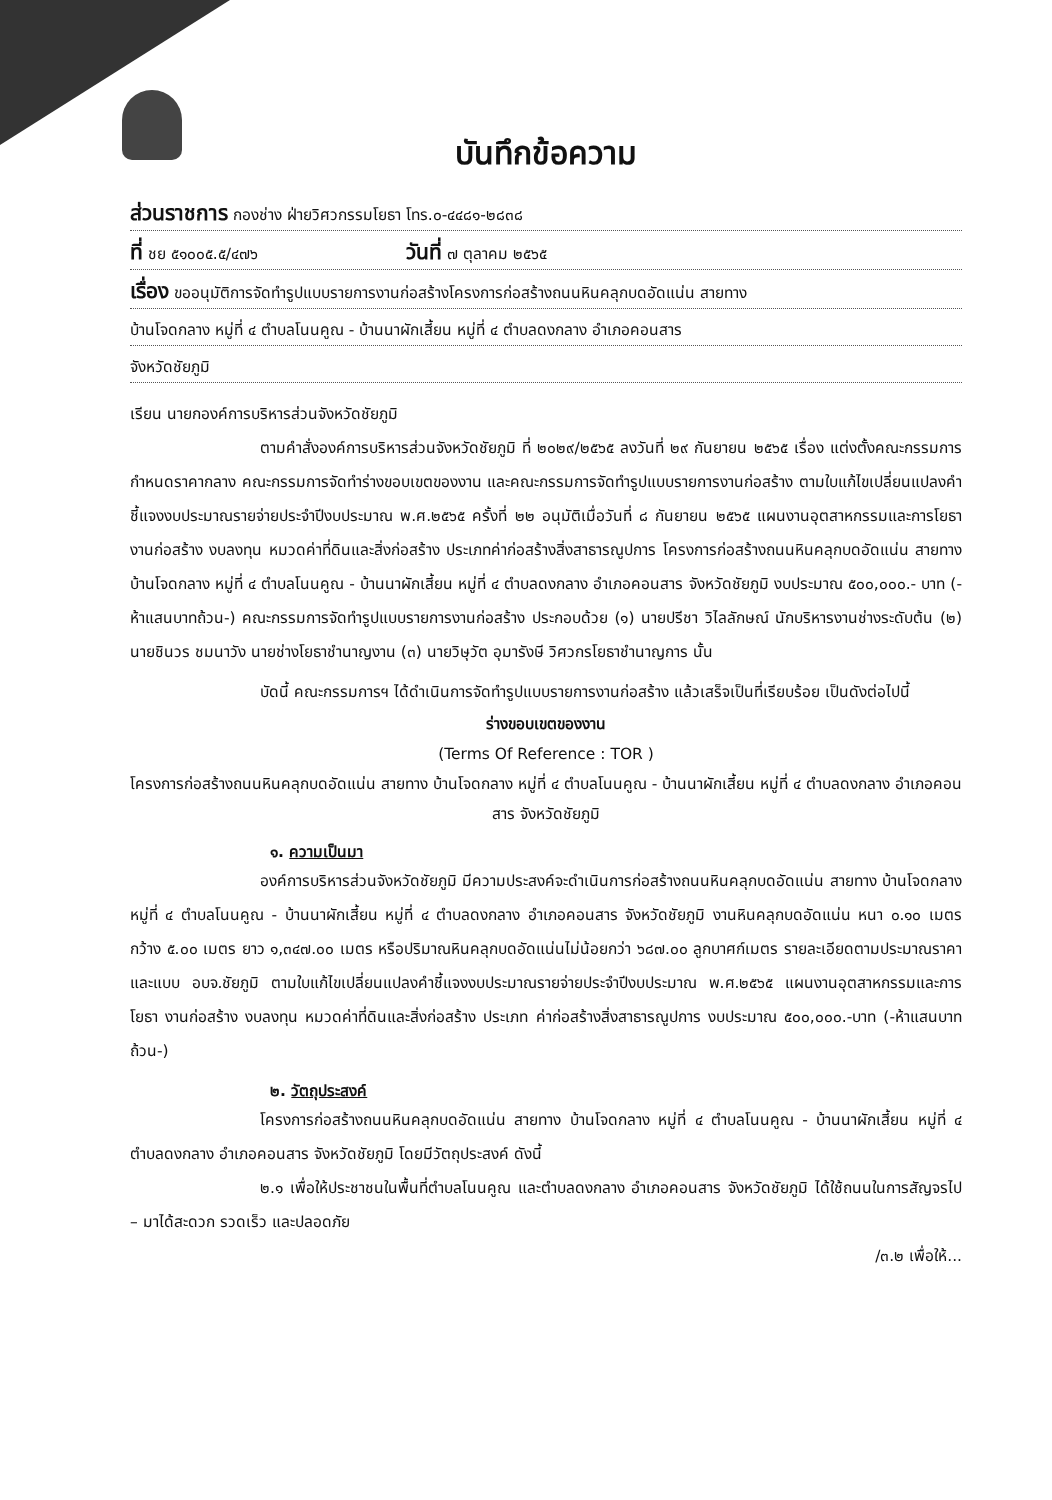บันทึกข้อความ
ส่วนราชการ กองช่าง ฝ่ายวิศวกรรมโยธา โทร.๐-๔๔๘๑-๒๘๓๘
ที่ ชย ๕๑๐๐๕.๕/๔๗๖ วันที่ ๗ ตุลาคม ๒๕๖๕
เรื่อง ขออนุมัติการจัดทำรูปแบบรายการงานก่อสร้างโครงการก่อสร้างถนนหินคลุกบดอัดแน่น สายทาง
บ้านโจดกลาง หมู่ที่ ๔ ตำบลโนนคูณ - บ้านนาผักเสี้ยน หมู่ที่ ๔ ตำบลดงกลาง อำเภอคอนสาร
จังหวัดชัยภูมิ
เรียน นายกองค์การบริหารส่วนจังหวัดชัยภูมิ
ตามคำสั่งองค์การบริหารส่วนจังหวัดชัยภูมิ ที่ ๒๐๒๙/๒๕๖๕ ลงวันที่ ๒๙ กันยายน ๒๕๖๕ เรื่อง แต่งตั้งคณะกรรมการกำหนดราคากลาง คณะกรรมการจัดทำร่างขอบเขตของงาน และคณะกรรมการจัดทำรูปแบบรายการงานก่อสร้าง ตามใบแก้ไขเปลี่ยนแปลงคำชี้แจงงบประมาณรายจ่ายประจำปีงบประมาณ พ.ศ.๒๕๖๕ ครั้งที่ ๒๒ อนุมัติเมื่อวันที่ ๘ กันยายน ๒๕๖๕ แผนงานอุตสาหกรรมและการโยธา งานก่อสร้าง งบลงทุน หมวดค่าที่ดินและสิ่งก่อสร้าง ประเภทค่าก่อสร้างสิ่งสาธารณูปการ โครงการก่อสร้างถนนหินคลุกบดอัดแน่น สายทาง บ้านโจดกลาง หมู่ที่ ๔ ตำบลโนนคูณ - บ้านนาผักเสี้ยน หมู่ที่ ๔ ตำบลดงกลาง อำเภอคอนสาร จังหวัดชัยภูมิ งบประมาณ ๕๐๐,๐๐๐.- บาท (-ห้าแสนบาทถ้วน-) คณะกรรมการจัดทำรูปแบบรายการงานก่อสร้าง ประกอบด้วย (๑) นายปรีชา วิไลลักษณ์ นักบริหารงานช่างระดับต้น (๒) นายชินวร ชมนาวัง นายช่างโยธาชำนาญงาน (๓) นายวิษุวัต อุมารังษี วิศวกรโยธาชำนาญการ นั้น
บัดนี้ คณะกรรมการฯ ได้ดำเนินการจัดทำรูปแบบรายการงานก่อสร้าง แล้วเสร็จเป็นที่เรียบร้อย เป็นดังต่อไปนี้
ร่างขอบเขตของงาน
(Terms Of Reference : TOR )
โครงการก่อสร้างถนนหินคลุกบดอัดแน่น สายทาง บ้านโจดกลาง หมู่ที่ ๔ ตำบลโนนคูณ - บ้านนาผักเสี้ยน หมู่ที่ ๔ ตำบลดงกลาง อำเภอคอนสาร จังหวัดชัยภูมิ
๑. ความเป็นมา
องค์การบริหารส่วนจังหวัดชัยภูมิ มีความประสงค์จะดำเนินการก่อสร้างถนนหินคลุกบดอัดแน่น สายทาง บ้านโจดกลาง หมู่ที่ ๔ ตำบลโนนคูณ - บ้านนาผักเสี้ยน หมู่ที่ ๔ ตำบลดงกลาง อำเภอคอนสาร จังหวัดชัยภูมิ งานหินคลุกบดอัดแน่น หนา ๐.๑๐ เมตร กว้าง ๕.๐๐ เมตร ยาว ๑,๓๔๗.๐๐ เมตร หรือปริมาณหินคลุกบดอัดแน่นไม่น้อยกว่า ๖๘๗.๐๐ ลูกบาศก์เมตร รายละเอียดตามประมาณราคาและแบบ อบจ.ชัยภูมิ ตามใบแก้ไขเปลี่ยนแปลงคำชี้แจงงบประมาณรายจ่ายประจำปีงบประมาณ พ.ศ.๒๕๖๕ แผนงานอุตสาหกรรมและการโยธา งานก่อสร้าง งบลงทุน หมวดค่าที่ดินและสิ่งก่อสร้าง ประเภท ค่าก่อสร้างสิ่งสาธารณูปการ งบประมาณ ๕๐๐,๐๐๐.-บาท (-ห้าแสนบาทถ้วน-)
๒. วัตถุประสงค์
โครงการก่อสร้างถนนหินคลุกบดอัดแน่น สายทาง บ้านโจดกลาง หมู่ที่ ๔ ตำบลโนนคูณ - บ้านนาผักเสี้ยน หมู่ที่ ๔ ตำบลดงกลาง อำเภอคอนสาร จังหวัดชัยภูมิ โดยมีวัตถุประสงค์ ดังนี้
๒.๑ เพื่อให้ประชาชนในพื้นที่ตำบลโนนคูณ และตำบลดงกลาง อำเภอคอนสาร จังหวัดชัยภูมิ ได้ใช้ถนนในการสัญจรไป – มาได้สะดวก รวดเร็ว และปลอดภัย
/๓.๒ เพื่อให้...